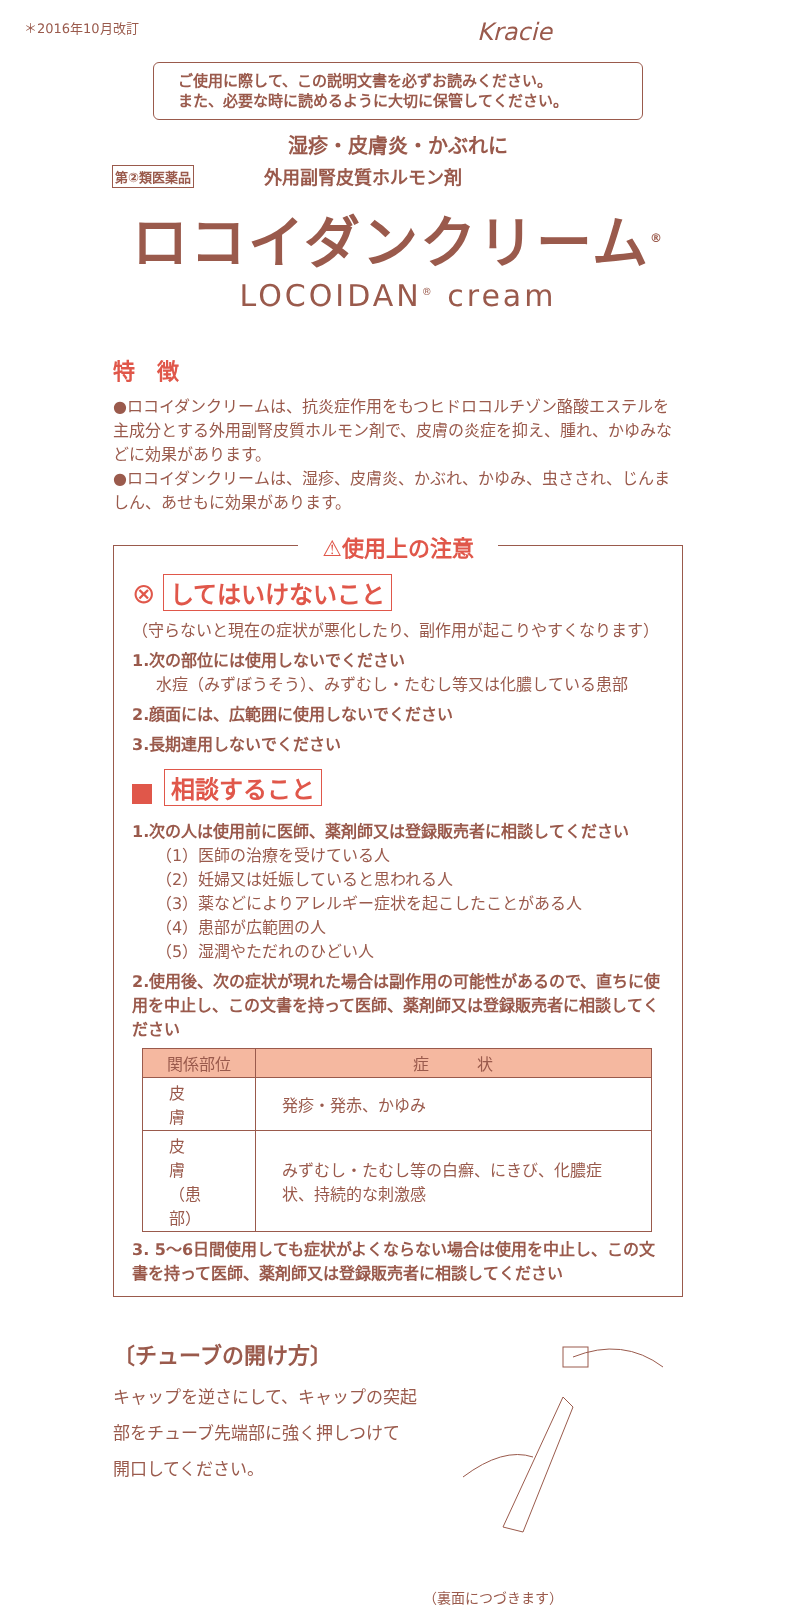＊2016年10月改訂 Kracie
ご使用に際して、この説明文書を必ずお読みください。
また、必要な時に読めるように大切に保管してください。
湿疹・皮膚炎・かぶれに
第②類医薬品 外用副腎皮質ホルモン剤
ロコイダンクリーム<sup>®</sup>
LOCOIDAN<sup>®</sup> cream
特　徴
●ロコイダンクリームは、抗炎症作用をもつヒドロコルチゾン酪酸エステルを主成分とする外用副腎皮質ホルモン剤で、皮膚の炎症を抑え、腫れ、かゆみなどに効果があります。
●ロコイダンクリームは、湿疹、皮膚炎、かぶれ、かゆみ、虫さされ、じんましん、あせもに効果があります。
⚠使用上の注意
⊗ してはいけないこと
（守らないと現在の症状が悪化したり、副作用が起こりやすくなります）
1.次の部位には使用しないでください
水痘（みずぼうそう）、みずむし・たむし等又は化膿している患部
2.顔面には、広範囲に使用しないでください
3.長期連用しないでください
相談すること
1.次の人は使用前に医師、薬剤師又は登録販売者に相談してください
（1）医師の治療を受けている人
（2）妊婦又は妊娠していると思われる人
（3）薬などによりアレルギー症状を起こしたことがある人
（4）患部が広範囲の人
（5）湿潤やただれのひどい人
2.使用後、次の症状が現れた場合は副作用の可能性があるので、直ちに使用を中止し、この文書を持って医師、薬剤師又は登録販売者に相談してください
| 関係部位 | 症 状 |
| --- | --- |
| 皮 膚 | 発疹・発赤、かゆみ |
| 皮 膚 （患部） | みずむし・たむし等の白癬、にきび、化膿症状、持続的な刺激感 |
3. 5～6日間使用しても症状がよくならない場合は使用を中止し、この文書を持って医師、薬剤師又は登録販売者に相談してください
〔チューブの開け方〕
キャップを逆さにして、キャップの突起
部をチューブ先端部に強く押しつけて
開口してください。
（裏面につづきます）